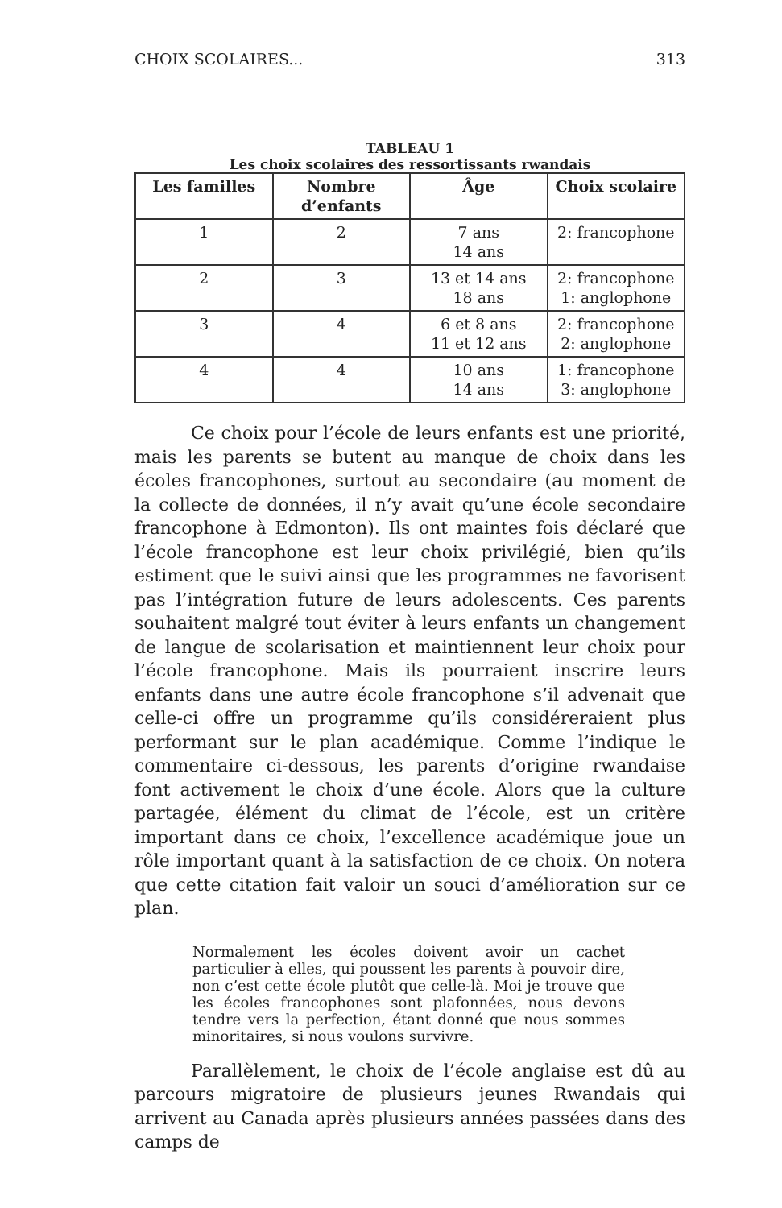CHOIX SCOLAIRES... 313
TABLEAU 1
Les choix scolaires des ressortissants rwandais
| Les familles | Nombre d’enfants | Âge | Choix scolaire |
| --- | --- | --- | --- |
| 1 | 2 | 7 ans 14 ans | 2: francophone |
| 2 | 3 | 13 et 14 ans 18 ans | 2: francophone 1: anglophone |
| 3 | 4 | 6 et 8 ans 11 et 12 ans | 2: francophone 2: anglophone |
| 4 | 4 | 10 ans 14 ans | 1: francophone 3: anglophone |
Ce choix pour l’école de leurs enfants est une priorité, mais les parents se butent au manque de choix dans les écoles francophones, surtout au secondaire (au moment de la collecte de données, il n’y avait qu’une école secondaire francophone à Edmonton). Ils ont maintes fois déclaré que l’école francophone est leur choix privilégié, bien qu’ils estiment que le suivi ainsi que les programmes ne favorisent pas l’intégration future de leurs adolescents. Ces parents souhaitent malgré tout éviter à leurs enfants un changement de langue de scolarisation et maintiennent leur choix pour l’école francophone. Mais ils pourraient inscrire leurs enfants dans une autre école francophone s’il advenait que celle-ci offre un programme qu’ils considéreraient plus performant sur le plan académique. Comme l’indique le commentaire ci-dessous, les parents d’origine rwandaise font activement le choix d’une école. Alors que la culture partagée, élément du climat de l’école, est un critère important dans ce choix, l’excellence académique joue un rôle important quant à la satisfaction de ce choix. On notera que cette citation fait valoir un souci d’amélioration sur ce plan.
Normalement les écoles doivent avoir un cachet particulier à elles, qui poussent les parents à pouvoir dire, non c’est cette école plutôt que celle-là. Moi je trouve que les écoles francophones sont plafonnées, nous devons tendre vers la perfection, étant donné que nous sommes minoritaires, si nous voulons survivre.
Parallèlement, le choix de l’école anglaise est dû au parcours migratoire de plusieurs jeunes Rwandais qui arrivent au Canada après plusieurs années passées dans des camps de